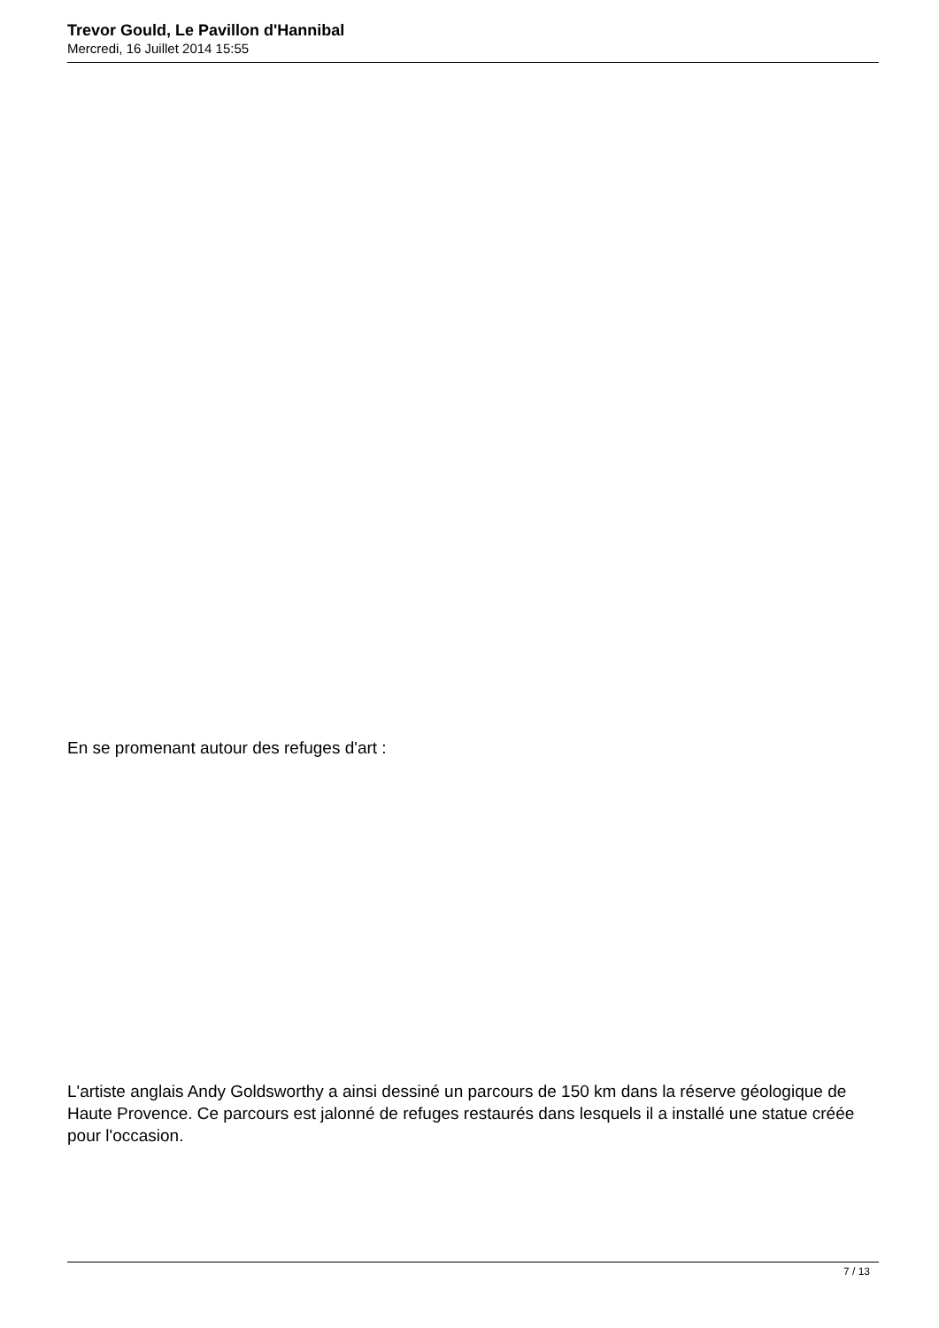Trevor Gould, Le Pavillon d'Hannibal
Mercredi, 16 Juillet 2014 15:55
En se promenant autour des refuges d'art :
L'artiste anglais Andy Goldsworthy a ainsi dessiné un parcours de 150 km dans la réserve géologique de Haute Provence. Ce parcours est jalonné de refuges restaurés dans lesquels il a installé une statue créée pour l'occasion.
7 / 13